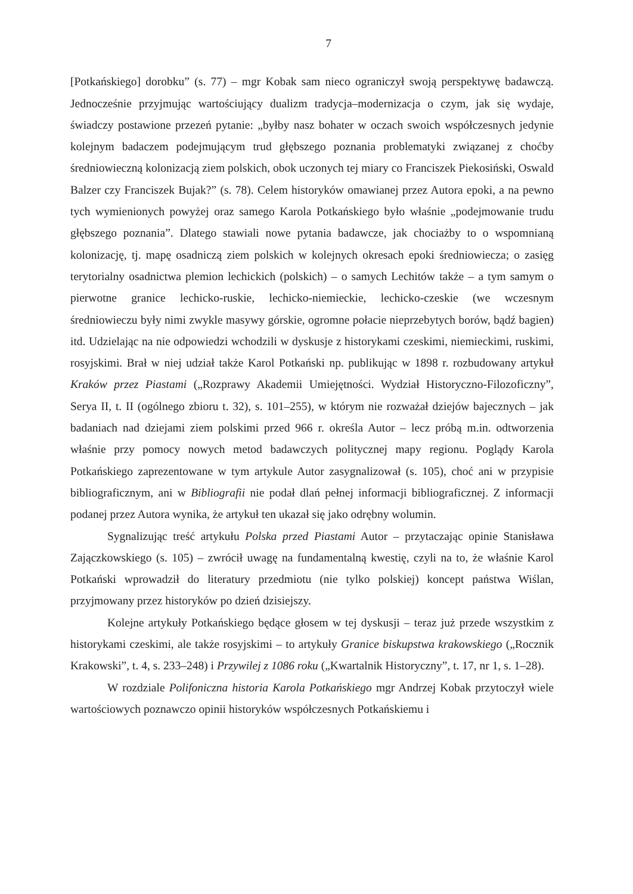7
[Potkańskiego] dorobku” (s. 77) – mgr Kobak sam nieco ograniczył swoją perspektywę badawczą. Jednocześnie przyjmując wartościujący dualizm tradycja–modernizacja o czym, jak się wydaje, świadczy postawione przezeń pytanie: „byłby nasz bohater w oczach swoich współczesnych jedynie kolejnym badaczem podejmującym trud głębszego poznania problematyki związanej z choćby średniowieczną kolonizacją ziem polskich, obok uczonych tej miary co Franciszek Piekosiński, Oswald Balzer czy Franciszek Bujak?” (s. 78). Celem historyków omawianej przez Autora epoki, a na pewno tych wymienionych powyżej oraz samego Karola Potkańskiego było właśnie „podejmowanie trudu głębszego poznania”. Dlatego stawiali nowe pytania badawcze, jak chociażby to o wspomnianą kolonizację, tj. mapę osadniczą ziem polskich w kolejnych okresach epoki średniowiecza; o zasięg terytorialny osadnictwa plemion lechickich (polskich) – o samych Lechitów także – a tym samym o pierwotne granice lechicko-ruskie, lechicko-niemieckie, lechicko-czeskie (we wczesnym średniowieczu były nimi zwykle masywy górskie, ogromne połacie nieprzebytych borów, bądź bagien) itd. Udzielając na nie odpowiedzi wchodzili w dyskusje z historykami czeskimi, niemieckimi, ruskimi, rosyjskimi. Brał w niej udział także Karol Potkański np. publikując w 1898 r. rozbudowany artykuł Kraków przez Piastami („Rozprawy Akademii Umiejętności. Wydział Historyczno-Filozoficzny”, Serya II, t. II (ogólnego zbioru t. 32), s. 101–255), w którym nie rozważał dziejów bajecznych – jak badaniach nad dziejami ziem polskimi przed 966 r. określa Autor – lecz próbą m.in. odtworzenia właśnie przy pomocy nowych metod badawczych politycznej mapy regionu. Poglądy Karola Potkańskiego zaprezentowane w tym artykule Autor zasygnalizował (s. 105), choć ani w przypisie bibliograficznym, ani w Bibliografii nie podał dlań pełnej informacji bibliograficznej. Z informacji podanej przez Autora wynika, że artykuł ten ukazał się jako odrębny wolumin.
Sygnalizując treść artykułu Polska przed Piastami Autor – przytaczając opinie Stanisława Zajączkowskiego (s. 105) – zwrócił uwagę na fundamentalną kwestię, czyli na to, że właśnie Karol Potkański wprowadził do literatury przedmiotu (nie tylko polskiej) koncept państwa Wiślan, przyjmowany przez historyków po dzień dzisiejszy.
Kolejne artykuły Potkańskiego będące głosem w tej dyskusji – teraz już przede wszystkim z historykami czeskimi, ale także rosyjskimi – to artykuły Granice biskupstwa krakowskiego („Rocznik Krakowski”, t. 4, s. 233–248) i Przywilej z 1086 roku („Kwartalnik Historyczny”, t. 17, nr 1, s. 1–28).
W rozdziale Polifoniczna historia Karola Potkańskiego mgr Andrzej Kobak przytoczył wiele wartościowych poznawczo opinii historyków współczesnych Potkańskiemu i